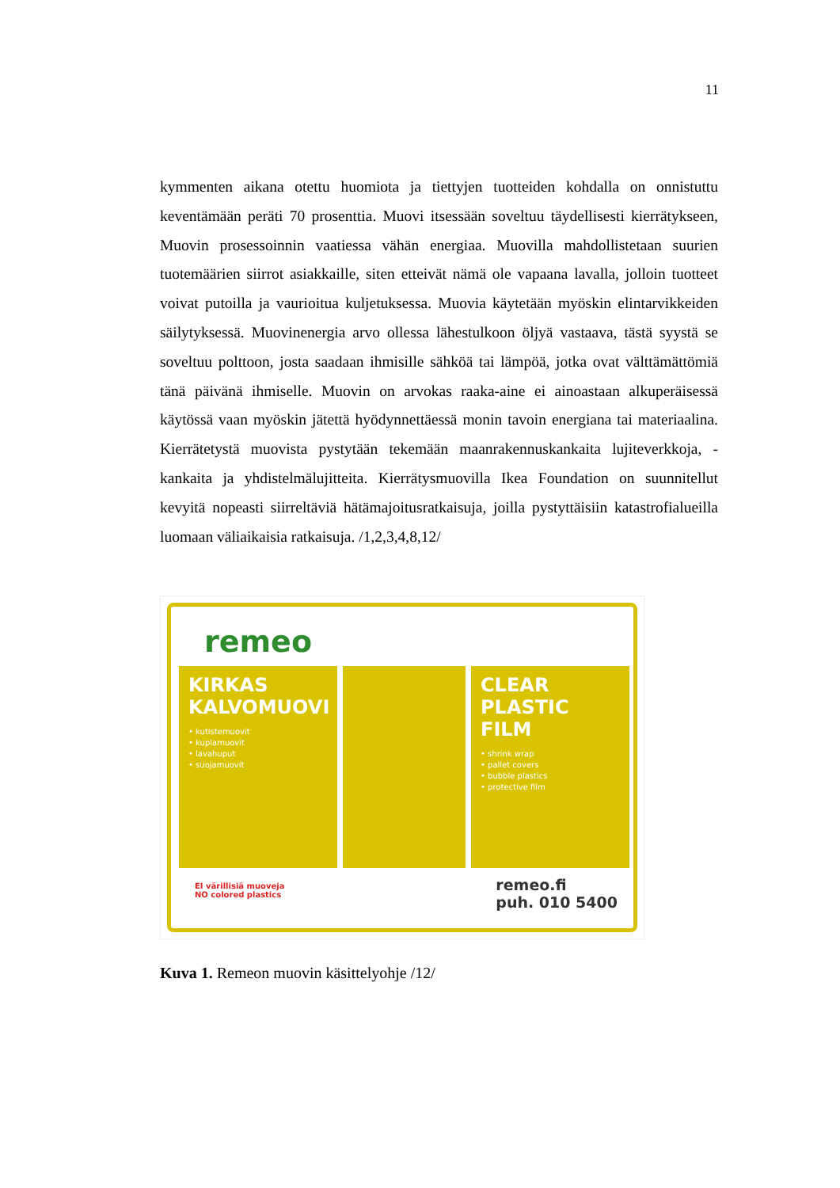11
kymmenten aikana otettu huomiota ja tiettyjen tuotteiden kohdalla on onnistuttu keventämään peräti 70 prosenttia. Muovi itsessään soveltuu täydellisesti kierrätykseen, Muovin prosessoinnin vaatiessa vähän energiaa. Muovilla mahdollistetaan suurien tuotemäärien siirrot asiakkaille, siten etteivät nämä ole vapaana lavalla, jolloin tuotteet voivat putoilla ja vaurioitua kuljetuksessa. Muovia käytetään myöskin elintarvikkeiden säilytyksessä. Muovinenergia arvo ollessa lähestulkoon öljyä vastaava, tästä syystä se soveltuu polttoon, josta saadaan ihmisille sähköä tai lämpöä, jotka ovat välttämättömiä tänä päivänä ihmiselle. Muovin on arvokas raaka-aine ei ainoastaan alkuperäisessä käytössä vaan myöskin jätettä hyödynnettäessä monin tavoin energiana tai materiaalina. Kierrätetystä muovista pystytään tekemään maanrakennuskankaita lujiteverkkoja, -kankaita ja yhdistelmälujitteita. Kierrätysmuovilla Ikea Foundation on suunnitellut kevyitä nopeasti siirreltäviä hätämajoitusratkaisuja, joilla pystyttäisiin katastrofialueilla luomaan väliaikaisia ratkaisuja. /1,2,3,4,8,12/
remeo
KIRKAS KALVOMUOVI
• kutistemuovit
• kuplamuovit
• lavahuput
• suojamuovit
CLEAR PLASTIC FILM
• shrink wrap
• pallet covers
• bubble plastics
• protective film
EI värillisiä muoveja
NO colored plastics
remeo.fi
puh. 010 5400
Kuva 1. Remeon muovin käsittelyohje /12/